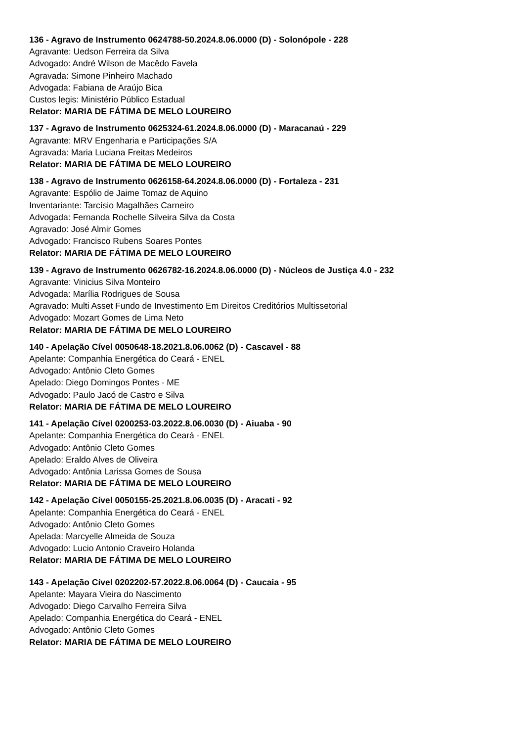136 - Agravo de Instrumento 0624788-50.2024.8.06.0000 (D) - Solonópole - 228
Agravante: Uedson Ferreira da Silva
Advogado: André Wilson de Macêdo Favela
Agravada: Simone Pinheiro Machado
Advogada: Fabiana de Araújo Bica
Custos legis: Ministério Público Estadual
Relator: MARIA DE FÁTIMA DE MELO LOUREIRO
137 - Agravo de Instrumento 0625324-61.2024.8.06.0000 (D) - Maracanaú - 229
Agravante: MRV Engenharia e Participações S/A
Agravada: Maria Luciana Freitas Medeiros
Relator: MARIA DE FÁTIMA DE MELO LOUREIRO
138 - Agravo de Instrumento 0626158-64.2024.8.06.0000 (D) - Fortaleza - 231
Agravante: Espólio de Jaime Tomaz de Aquino
Inventariante: Tarcísio Magalhães Carneiro
Advogada: Fernanda Rochelle Silveira Silva da Costa
Agravado: José Almir Gomes
Advogado: Francisco Rubens Soares Pontes
Relator: MARIA DE FÁTIMA DE MELO LOUREIRO
139 - Agravo de Instrumento 0626782-16.2024.8.06.0000 (D) - Núcleos de Justiça 4.0 - 232
Agravante: Vinicius Silva Monteiro
Advogada: Marília Rodrigues de Sousa
Agravado: Multi Asset Fundo de Investimento Em Direitos Creditórios Multissetorial
Advogado: Mozart Gomes de Lima Neto
Relator: MARIA DE FÁTIMA DE MELO LOUREIRO
140 - Apelação Cível 0050648-18.2021.8.06.0062 (D) - Cascavel - 88
Apelante: Companhia Energética do Ceará - ENEL
Advogado: Antônio Cleto Gomes
Apelado: Diego Domingos Pontes - ME
Advogado: Paulo Jacó de Castro e Silva
Relator: MARIA DE FÁTIMA DE MELO LOUREIRO
141 - Apelação Cível 0200253-03.2022.8.06.0030 (D) - Aiuaba - 90
Apelante: Companhia Energética do Ceará - ENEL
Advogado: Antônio Cleto Gomes
Apelado: Eraldo Alves de Oliveira
Advogado: Antônia Larissa Gomes de Sousa
Relator: MARIA DE FÁTIMA DE MELO LOUREIRO
142 - Apelação Cível 0050155-25.2021.8.06.0035 (D) - Aracati - 92
Apelante: Companhia Energética do Ceará - ENEL
Advogado: Antônio Cleto Gomes
Apelada: Marcyelle Almeida de Souza
Advogado: Lucio Antonio Craveiro Holanda
Relator: MARIA DE FÁTIMA DE MELO LOUREIRO
143 - Apelação Cível 0202202-57.2022.8.06.0064 (D) - Caucaia - 95
Apelante: Mayara Vieira do Nascimento
Advogado: Diego Carvalho Ferreira Silva
Apelado: Companhia Energética do Ceará - ENEL
Advogado: Antônio Cleto Gomes
Relator: MARIA DE FÁTIMA DE MELO LOUREIRO